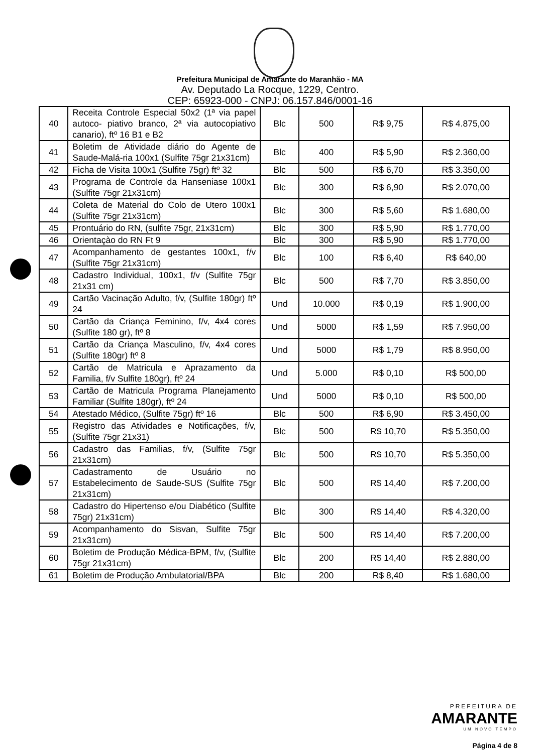Prefeitura Municipal de Amarante do Maranhão - MA
Av. Deputado La Rocque, 1229, Centro.
CEP: 65923-000 - CNPJ: 06.157.846/0001-16
| 40 | Receita Controle Especial 50x2 (1ª via papel autoco- piativo branco, 2ª via autocopiativo canario), ftº 16 B1 e B2 | Blc | 500 | R$ 9,75 | R$ 4.875,00 |
| 41 | Boletim de Atividade diário do Agente de Saude-Malá-ria 100x1 (Sulfite 75gr 21x31cm) | Blc | 400 | R$ 5,90 | R$ 2.360,00 |
| 42 | Ficha de Visita 100x1 (Sulfite 75gr) ftº 32 | Blc | 500 | R$ 6,70 | R$ 3.350,00 |
| 43 | Programa de Controle da Hanseniase 100x1 (Sulfite 75gr 21x31cm) | Blc | 300 | R$ 6,90 | R$ 2.070,00 |
| 44 | Coleta de Material do Colo de Utero 100x1 (Sulfite 75gr 21x31cm) | Blc | 300 | R$ 5,60 | R$ 1.680,00 |
| 45 | Prontuário do RN, (sulfite 75gr, 21x31cm) | Blc | 300 | R$ 5,90 | R$ 1.770,00 |
| 46 | Orientaçào do RN Ft 9 | Blc | 300 | R$ 5,90 | R$ 1.770,00 |
| 47 | Acompanhamento de gestantes 100x1, f/v (Sulfite 75gr 21x31cm) | Blc | 100 | R$ 6,40 | R$ 640,00 |
| 48 | Cadastro Individual, 100x1, f/v (Sulfite 75gr 21x31 cm) | Blc | 500 | R$ 7,70 | R$ 3.850,00 |
| 49 | Cartão Vacinação Adulto, f/v, (Sulfite 180gr) ftº 24 | Und | 10.000 | R$ 0,19 | R$ 1.900,00 |
| 50 | Cartão da Criança Feminino, f/v, 4x4 cores (Sulfite 180 gr), ftº 8 | Und | 5000 | R$ 1,59 | R$ 7.950,00 |
| 51 | Cartão da Criança Masculino, f/v, 4x4 cores (Sulfite 180gr) ftº 8 | Und | 5000 | R$ 1,79 | R$ 8.950,00 |
| 52 | Cartão de Matricula e Aprazamento da Familia, f/v Sulfite 180gr), ftº 24 | Und | 5.000 | R$ 0,10 | R$ 500,00 |
| 53 | Cartão de Matricula Programa Planejamento Familiar (Sulfite 180gr), ftº 24 | Und | 5000 | R$ 0,10 | R$ 500,00 |
| 54 | Atestado Médico, (Sulfite 75gr) ftº 16 | Blc | 500 | R$ 6,90 | R$ 3.450,00 |
| 55 | Registro das Atividades e Notificações, f/v, (Sulfite 75gr 21x31) | Blc | 500 | R$ 10,70 | R$ 5.350,00 |
| 56 | Cadastro das Familias, f/v, (Sulfite 75gr 21x31cm) | Blc | 500 | R$ 10,70 | R$ 5.350,00 |
| 57 | Cadastramento de Usuário no Estabelecimento de Saude-SUS (Sulfite 75gr 21x31cm) | Blc | 500 | R$ 14,40 | R$ 7.200,00 |
| 58 | Cadastro do Hipertenso e/ou Diabético (Sulfite 75gr) 21x31cm) | Blc | 300 | R$ 14,40 | R$ 4.320,00 |
| 59 | Acompanhamento do Sisvan, Sulfite 75gr 21x31cm) | Blc | 500 | R$ 14,40 | R$ 7.200,00 |
| 60 | Boletim de Produção Médica-BPM, f/v, (Sulfite 75gr 21x31cm) | Blc | 200 | R$ 14,40 | R$ 2.880,00 |
| 61 | Boletim de Produção Ambulatorial/BPA | Blc | 200 | R$ 8,40 | R$ 1.680,00 |
PREFEITURA DE
AMARANTE
UM NOVO TEMPO
Página 4 de 8